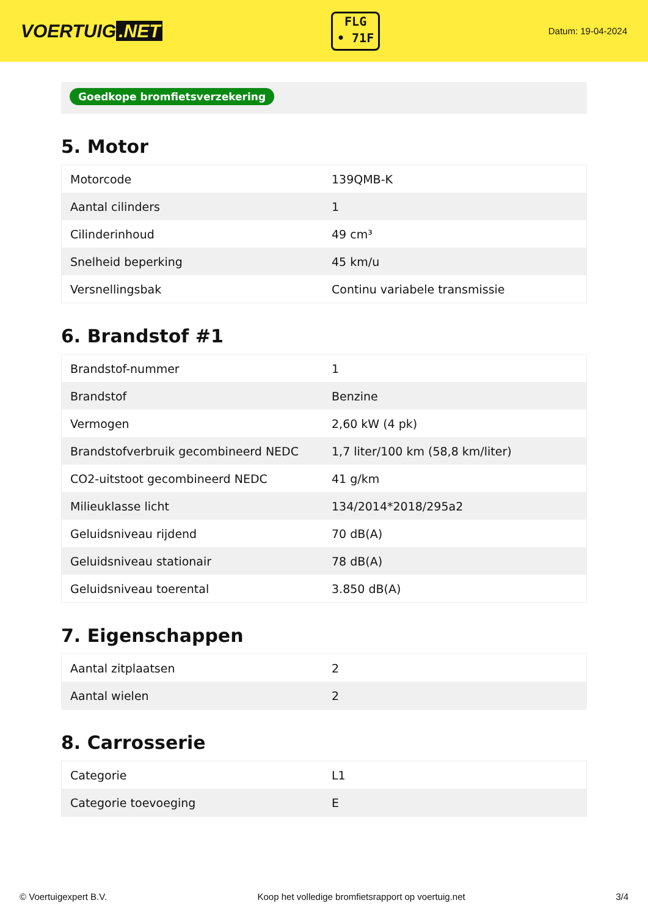VOERTUIG.NET
FLG
• 71F
Datum: 19-04-2024
Goedkope bromfietsverzekering
5. Motor
| Motorcode | 139QMB-K |
| Aantal cilinders | 1 |
| Cilinderinhoud | 49 cm³ |
| Snelheid beperking | 45 km/u |
| Versnellingsbak | Continu variabele transmissie |
6. Brandstof #1
| Brandstof-nummer | 1 |
| Brandstof | Benzine |
| Vermogen | 2,60 kW (4 pk) |
| Brandstofverbruik gecombineerd NEDC | 1,7 liter/100 km (58,8 km/liter) |
| CO2-uitstoot gecombineerd NEDC | 41 g/km |
| Milieuklasse licht | 134/2014*2018/295a2 |
| Geluidsniveau rijdend | 70 dB(A) |
| Geluidsniveau stationair | 78 dB(A) |
| Geluidsniveau toerental | 3.850 dB(A) |
7. Eigenschappen
| Aantal zitplaatsen | 2 |
| Aantal wielen | 2 |
8. Carrosserie
| Categorie | L1 |
| Categorie toevoeging | E |
© Voertuigexpert B.V. Koop het volledige bromfietsrapport op voertuig.net 3/4